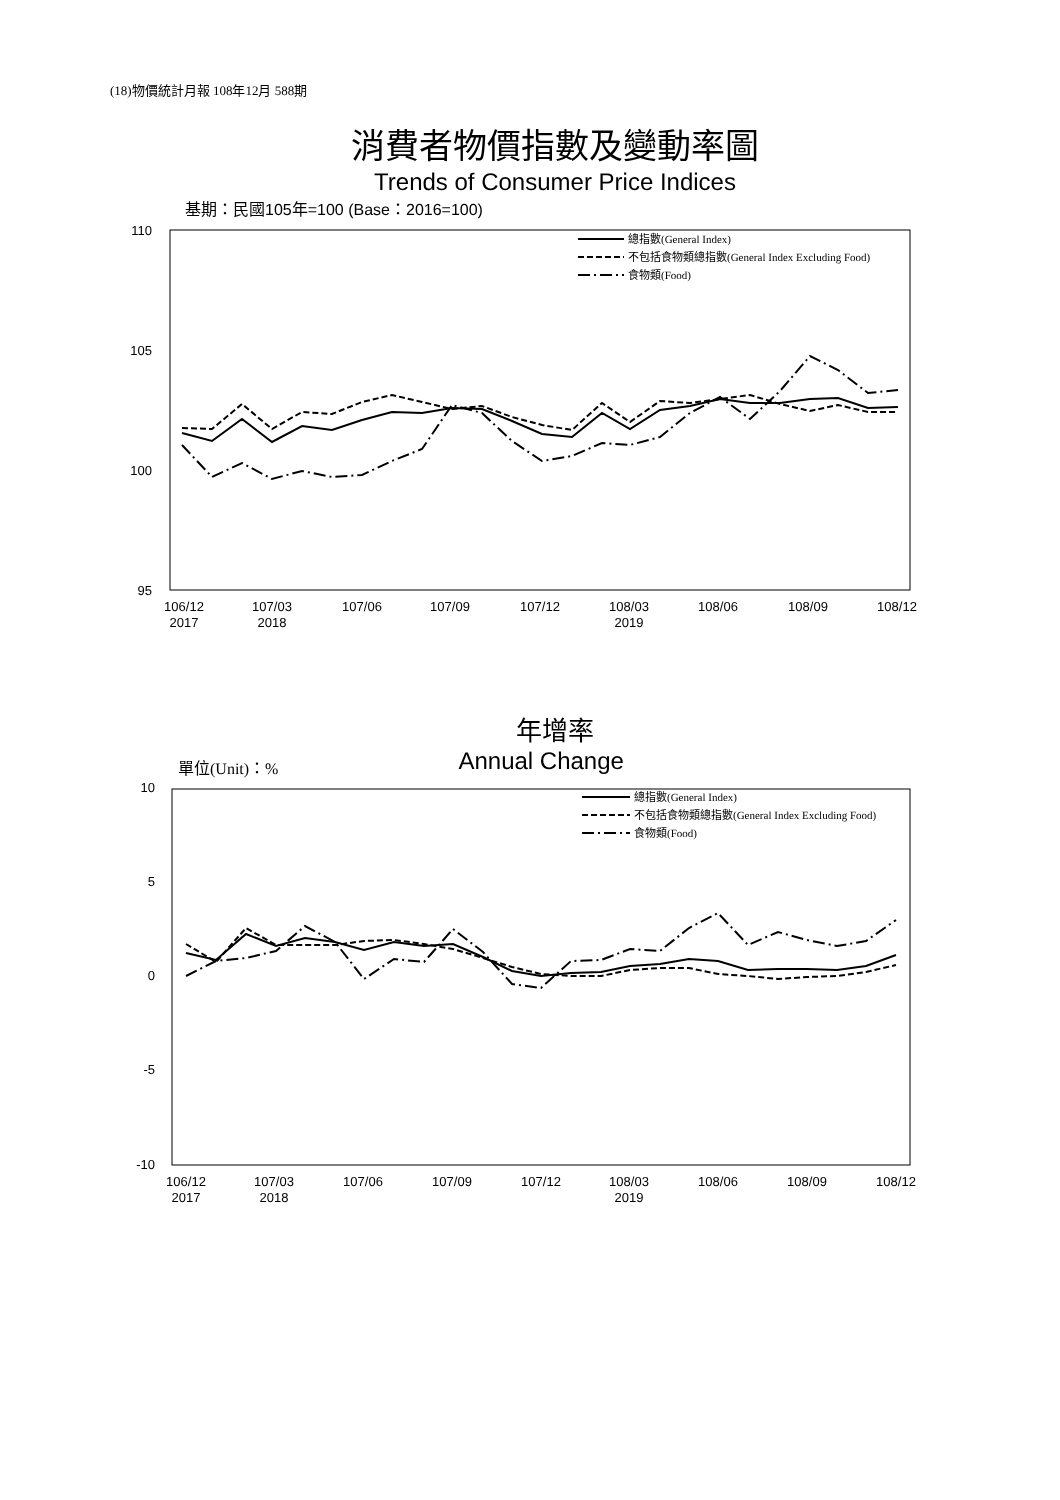(18)物價統計月報 108年12月 588期
消費者物價指數及變動率圖
Trends of Consumer Price Indices
基期：民國105年=100 (Base：2016=100)
110
105
100
95
106/12
2017
107/03
2018
107/06
107/09
107/12
108/03
2019
108/06
108/09
108/12
總指數(General Index)
不包括食物類總指數(General Index Excluding Food)
食物類(Food)
年增率
單位(Unit)：% Annual Change
10
5
0
-5
-10
106/12
2017
107/03
2018
107/06
107/09
107/12
108/03
2019
108/06
108/09
108/12
總指數(General Index)
不包括食物類總指數(General Index Excluding Food)
食物類(Food)